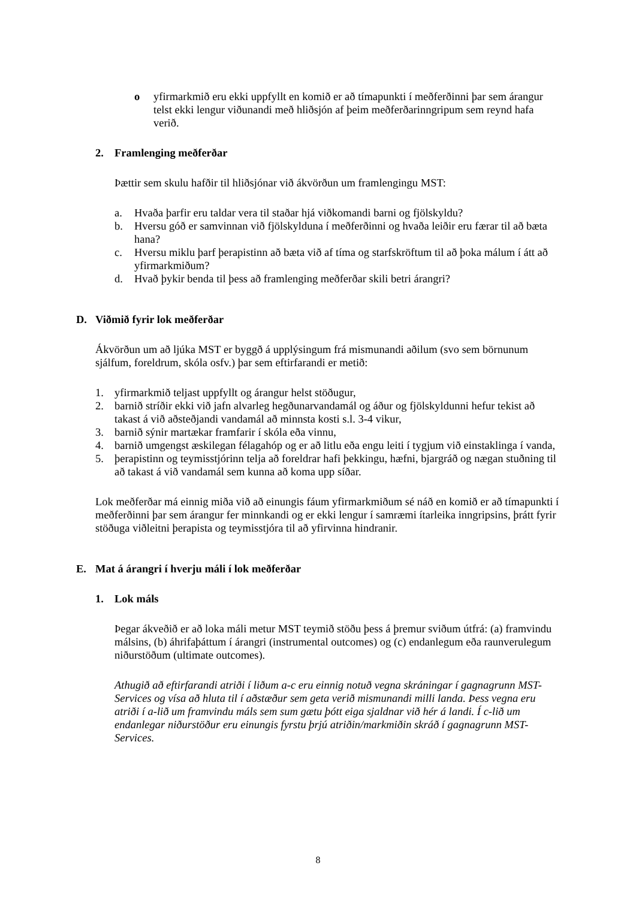o yfirmarkmið eru ekki uppfyllt en komið er að tímapunkti í meðferðinni þar sem árangur telst ekki lengur viðunandi með hliðsjón af þeim meðferðarinngripum sem reynd hafa verið.
2. Framlenging meðferðar
Þættir sem skulu hafðir til hliðsjónar við ákvörðun um framlengingu MST:
a. Hvaða þarfir eru taldar vera til staðar hjá viðkomandi barni og fjölskyldu?
b. Hversu góð er samvinnan við fjölskylduna í meðferðinni og hvaða leiðir eru færar til að bæta hana?
c. Hversu miklu þarf þerapistinn að bæta við af tíma og starfskröftum til að þoka málum í átt að yfirmarkmiðum?
d. Hvað þykir benda til þess að framlenging meðferðar skili betri árangri?
D. Viðmið fyrir lok meðferðar
Ákvörðun um að ljúka MST er byggð á upplýsingum frá mismunandi aðilum (svo sem börnunum sjálfum, foreldrum, skóla osfv.) þar sem eftirfarandi er metið:
1. yfirmarkmið teljast uppfyllt og árangur helst stöðugur,
2. barnið stríðir ekki við jafn alvarleg hegðunarvandamál og áður og fjölskyldunni hefur tekist að takast á við aðsteðjandi vandamál að minnsta kosti s.l. 3-4 vikur,
3. barnið sýnir martækar framfarir í skóla eða vinnu,
4. barnið umgengst æskilegan félagahóp og er að litlu eða engu leiti í tygjum við einstaklinga í vanda,
5. þerapistinn og teymisstjórinn telja að foreldrar hafi þekkingu, hæfni, bjargráð og nægan stuðning til að takast á við vandamál sem kunna að koma upp síðar.
Lok meðferðar má einnig miða við að einungis fáum yfirmarkmiðum sé náð en komið er að tímapunkti í meðferðinni þar sem árangur fer minnkandi og er ekki lengur í samræmi ítarleika inngripsins, þrátt fyrir stöðuga viðleitni þerapista og teymisstjóra til að yfirvinna hindranir.
E. Mat á árangri í hverju máli í lok meðferðar
1. Lok máls
Þegar ákveðið er að loka máli metur MST teymið stöðu þess á þremur sviðum útfrá: (a) framvindu málsins, (b) áhrifaþáttum í árangri (instrumental outcomes) og (c) endanlegum eða raunverulegum niðurstöðum (ultimate outcomes).
Athugið að eftirfarandi atriði í liðum a-c eru einnig notuð vegna skráningar í gagnagrunn MST-Services og vísa að hluta til í aðstæður sem geta verið mismunandi milli landa. Þess vegna eru atriði í a-lið um framvindu máls sem sum gætu þótt eiga sjaldnar við hér á landi. Í c-lið um endanlegar niðurstöður eru einungis fyrstu þrjú atriðin/markmiðin skráð í gagnagrunn MST-Services.
8